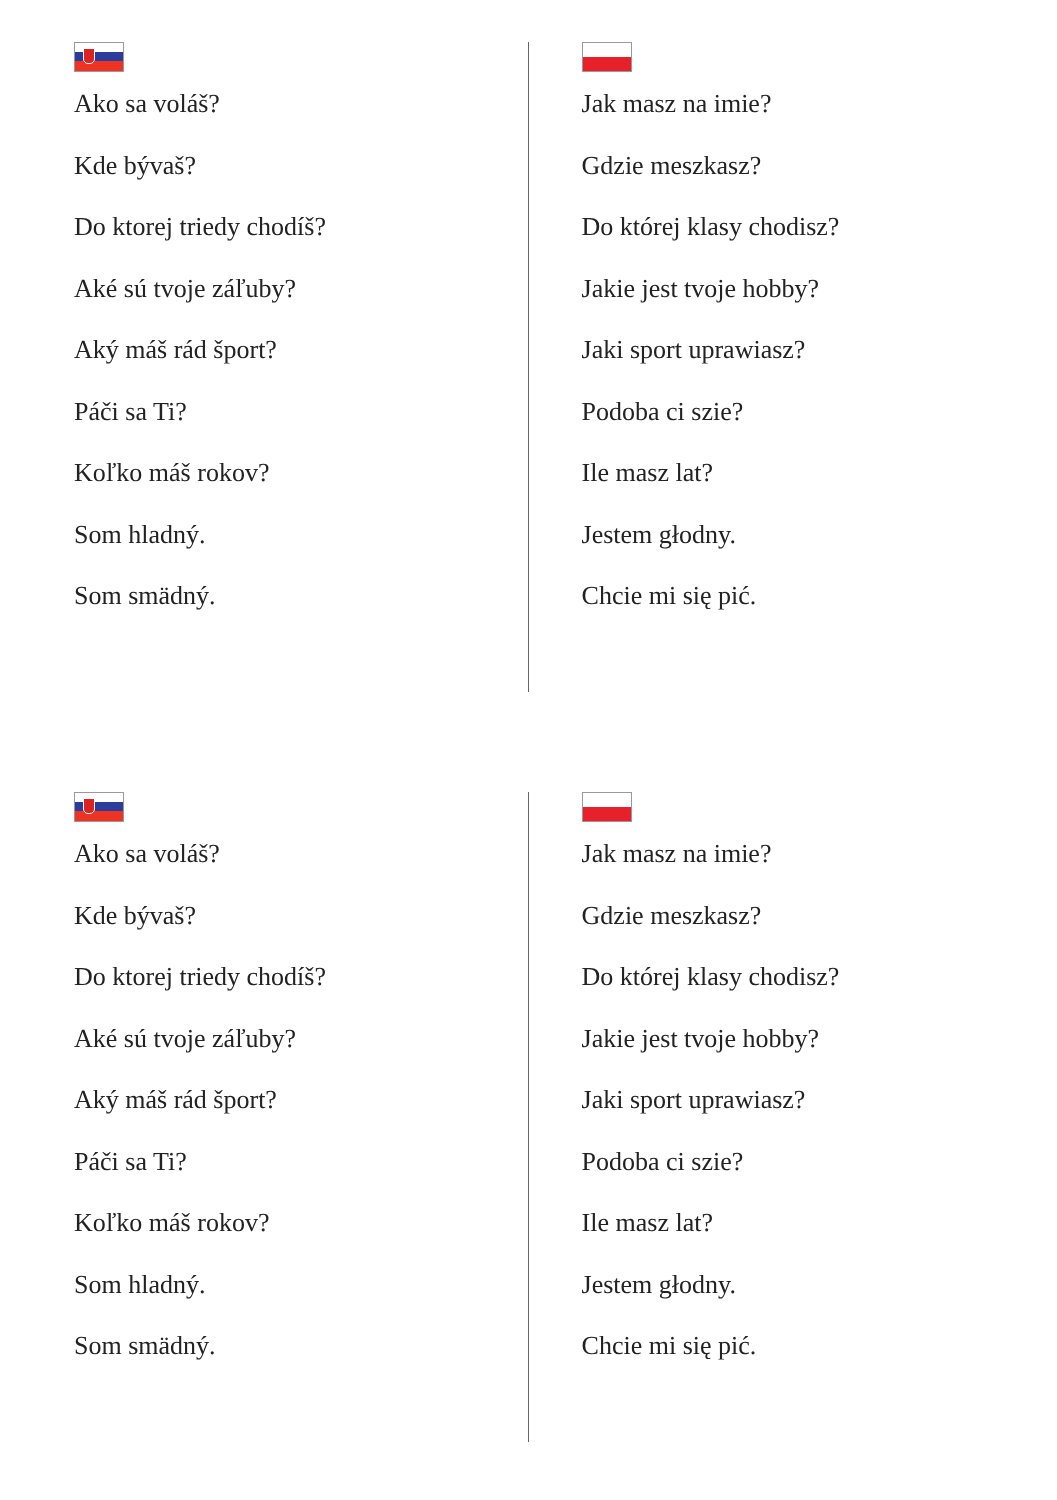Ako sa voláš?
Kde bývaš?
Do ktorej triedy chodíš?
Aké sú tvoje záľuby?
Aký máš rád šport?
Páči sa Ti?
Koľko máš rokov?
Som hladný.
Som smädný.
Jak masz na imie?
Gdzie meszkasz?
Do której klasy chodisz?
Jakie jest tvoje hobby?
Jaki sport uprawiasz?
Podoba ci szie?
Ile masz lat?
Jestem głodny.
Chcie mi się pić.
Ako sa voláš?
Kde bývaš?
Do ktorej triedy chodíš?
Aké sú tvoje záľuby?
Aký máš rád šport?
Páči sa Ti?
Koľko máš rokov?
Som hladný.
Som smädný.
Jak masz na imie?
Gdzie meszkasz?
Do której klasy chodisz?
Jakie jest tvoje hobby?
Jaki sport uprawiasz?
Podoba ci szie?
Ile masz lat?
Jestem głodny.
Chcie mi się pić.